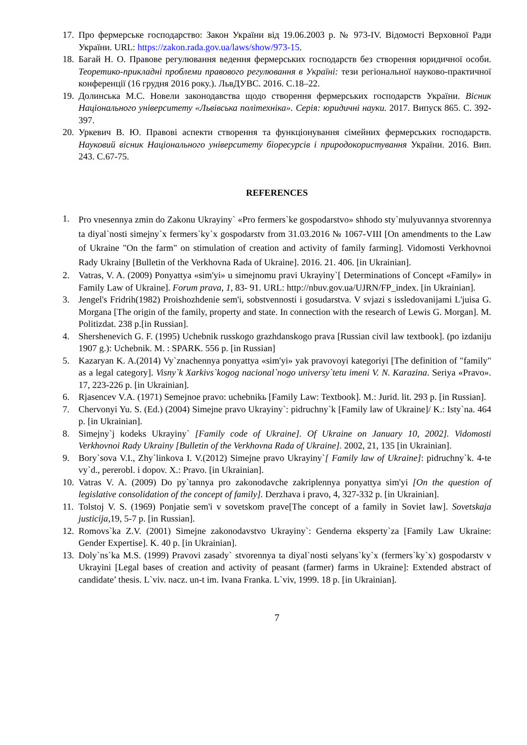17. Про фермерське господарство: Закон України від 19.06.2003 р. № 973-IV. Відомості Верховної Ради України. URL: https://zakon.rada.gov.ua/laws/show/973-15.
18. Багай Н. О. Правове регулювання ведення фермерських господарств без створення юридичної особи. Теоретико-прикладні проблеми правового регулювання в Україні: тези регіональної науково-практичної конференції (16 грудня 2016 року.). ЛьвДУВС. 2016. С.18–22.
19. Долинська М.С. Новели законодавства щодо створення фермерських господарств України. Вісник Національного університету «Львівська політехніка». Серія: юридичні науки. 2017. Випуск 865. С. 392-397.
20. Уркевич В. Ю. Правові аспекти створення та функціонування сімейних фермерських господарств. Науковий вісник Національного університету біоресурсів і природокористування України. 2016. Вип. 243. С.67-75.
REFERENCES
1. Pro vnesennya zmin do Zakonu Ukrayiny` «Pro fermers`ke gospodarstvo» shhodo sty`mulyuvannya stvorennya ta diyal`nosti simejny`x fermers`ky`x gospodarstv from 31.03.2016 № 1067-VIII [On amendments to the Law of Ukraine "On the farm" on stimulation of creation and activity of family farming]. Vidomosti Verkhovnoi Rady Ukrainy [Bulletin of the Verkhovna Rada of Ukraine]. 2016. 21. 406. [in Ukrainian].
2. Vatras, V. A. (2009) Ponyattya «sim'yi» u simejnomu pravi Ukrayiny`[ Determinations of Concept «Family» in Family Law of Ukraine]. Forum prava, 1, 83- 91. URL: http://nbuv.gov.ua/UJRN/FP_index. [in Ukrainian].
3. Jengel's Fridrih(1982) Proishozhdenie sem'i, sobstvennosti i gosudarstva. V svjazi s issledovanijami L'juisa G. Morgana [The origin of the family, property and state. In connection with the research of Lewis G. Morgan]. M. Politizdat. 238 p.[in Russian].
4. Shershenevich G. F. (1995) Uchebnik russkogo grazhdanskogo prava [Russian civil law textbook]. (po izdaniju 1907 g.): Uchebnik. M. : SPARK. 556 p. [in Russian]
5. Kazaryan K. A.(2014) Vy`znachennya ponyattya «sim'yi» yak pravovoyi kategoriyi [The definition of "family" as a legal category]. Visny`k Xarkivs`kogog nacional`nogo universy`tetu imeni V. N. Karazina. Seriya «Pravo». 17, 223-226 p. [in Ukrainian].
6. Rjasencev V.A. (1971) Semejnoe pravo: uchebnikь [Family Law: Textbook]. M.: Jurid. lit. 293 p. [in Russian].
7. Chervonyi Yu. S. (Ed.) (2004) Simejne pravo Ukrayiny`: pidruchny`k [Family law of Ukraine]/ K.: Isty`na. 464 p. [in Ukrainian].
8. Simejny`j kodeks Ukrayiny` [Family code of Ukraine]. Of Ukraine on January 10, 2002]. Vidomosti Verkhovnoi Rady Ukrainy [Bulletin of the Verkhovna Rada of Ukraine]. 2002, 21, 135 [in Ukrainian].
9. Bory`sova V.I., Zhy`linkova I. V.(2012) Simejne pravo Ukrayiny`[ Family law of Ukraine]: pidruchny`k. 4-te vy`d., pererobl. i dopov. X.: Pravo. [in Ukrainian].
10. Vatras V. A. (2009) Do py`tannya pro zakonodavche zakriplennya ponyattya sim'yi [On the question of legislative consolidation of the concept of family]. Derzhava i pravo, 4, 327-332 p. [in Ukrainian].
11. Tolstoj V. S. (1969) Ponjatie sem'i v sovetskom prave[The concept of a family in Soviet law]. Sovetskaja justicija,19, 5-7 p. [in Russian].
12. Romovs`ka Z.V. (2001) Simejne zakonodavstvo Ukrayiny`: Genderna eksperty`za [Family Law Ukraine: Gender Expertise]. K. 40 p. [in Ukrainian].
13. Doly`ns`ka M.S. (1999) Pravovi zasady` stvorennya ta diyal`nosti selyans`ky`x (fermers`ky`x) gospodarstv v Ukrayini [Legal bases of creation and activity of peasant (farmer) farms in Ukraine]: Extended abstract of candidate’ thesis. L`viv. nacz. un-t im. Ivana Franka. L`viv, 1999. 18 p. [in Ukrainian].
7